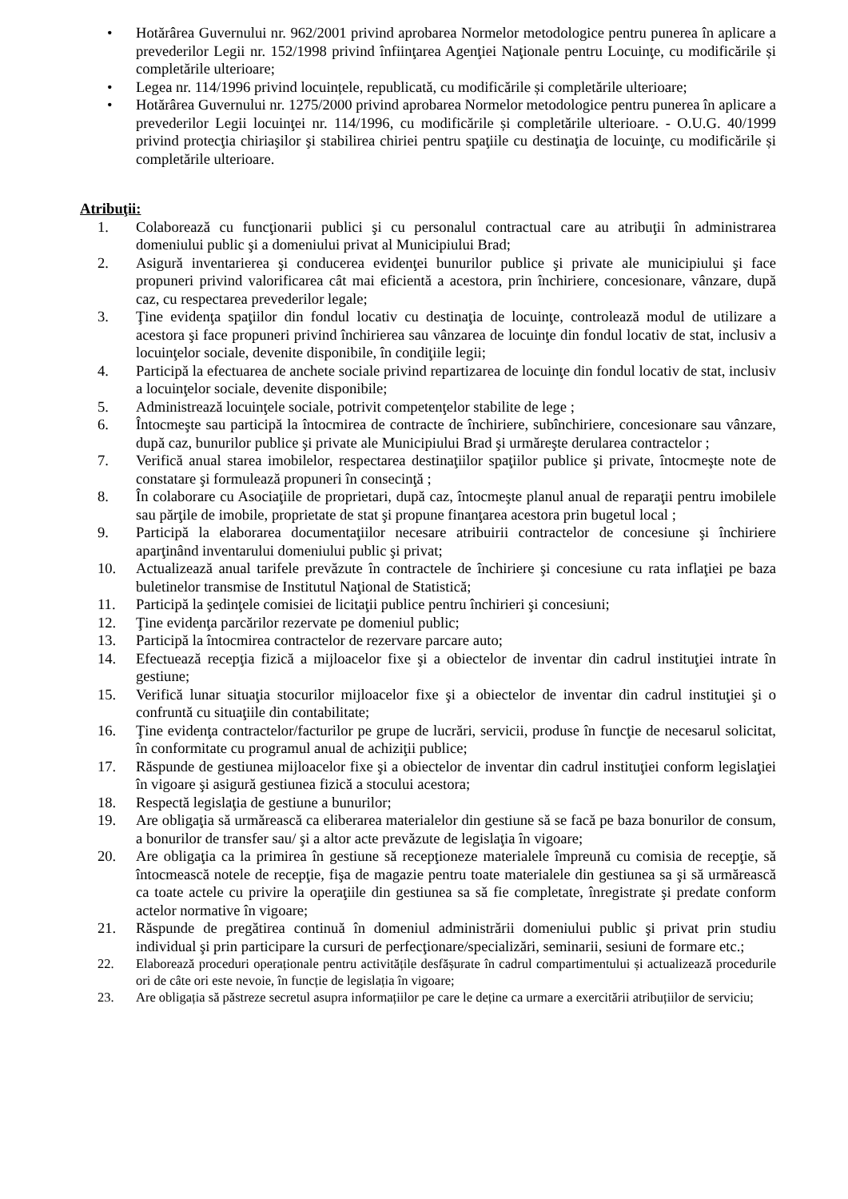• Hotărârea Guvernului nr. 962/2001 privind aprobarea Normelor metodologice pentru punerea în aplicare a prevederilor Legii nr. 152/1998 privind înfiinţarea Agenţiei Naţionale pentru Locuinţe, cu modificările și completările ulterioare;
• Legea nr. 114/1996 privind locuințele, republicată, cu modificările și completările ulterioare;
• Hotărârea Guvernului nr. 1275/2000 privind aprobarea Normelor metodologice pentru punerea în aplicare a prevederilor Legii locuinţei nr. 114/1996, cu modificările și completările ulterioare. - O.U.G. 40/1999 privind protecţia chiriaşilor şi stabilirea chiriei pentru spaţiile cu destinaţia de locuinţe, cu modificările și completările ulterioare.
Atribuţii:
1. Colaborează cu funcţionarii publici şi cu personalul contractual care au atribuţii în administrarea domeniului public şi a domeniului privat al Municipiului Brad;
2. Asigură inventarierea şi conducerea evidenţei bunurilor publice şi private ale municipiului şi face propuneri privind valorificarea cât mai eficientă a acestora, prin închiriere, concesionare, vânzare, după caz, cu respectarea prevederilor legale;
3. Ţine evidenţa spaţiilor din fondul locativ cu destinaţia de locuinţe, controlează modul de utilizare a acestora şi face propuneri privind închirierea sau vânzarea de locuinţe din fondul locativ de stat, inclusiv a locuinţelor sociale, devenite disponibile, în condiţiile legii;
4. Participă la efectuarea de anchete sociale privind repartizarea de locuinţe din fondul locativ de stat, inclusiv a locuinţelor sociale, devenite disponibile;
5. Administrează locuinţele sociale, potrivit competenţelor stabilite de lege ;
6. Întocmeşte sau participă la întocmirea de contracte de închiriere, subînchiriere, concesionare sau vânzare, după caz, bunurilor publice şi private ale Municipiului Brad şi urmăreşte derularea contractelor ;
7. Verifică anual starea imobilelor, respectarea destinaţiilor spaţiilor publice şi private, întocmeşte note de constatare şi formulează propuneri în consecinţă ;
8. În colaborare cu Asociaţiile de proprietari, după caz, întocmeşte planul anual de reparaţii pentru imobilele sau părţile de imobile, proprietate de stat şi propune finanţarea acestora prin bugetul local ;
9. Participă la elaborarea documentaţiilor necesare atribuirii contractelor de concesiune şi închiriere aparţinând inventarului domeniului public şi privat;
10. Actualizează anual tarifele prevăzute în contractele de închiriere şi concesiune cu rata inflaţiei pe baza buletinelor transmise de Institutul Naţional de Statistică;
11. Participă la şedinţele comisiei de licitaţii publice pentru închirieri şi concesiuni;
12. Ţine evidenţa parcărilor rezervate pe domeniul public;
13. Participă la întocmirea contractelor de rezervare parcare auto;
14. Efectuează recepţia fizică a mijloacelor fixe şi a obiectelor de inventar din cadrul instituţiei intrate în gestiune;
15. Verifică lunar situaţia stocurilor mijloacelor fixe şi a obiectelor de inventar din cadrul instituţiei şi o confruntă cu situaţiile din contabilitate;
16. Ţine evidenţa contractelor/facturilor pe grupe de lucrări, servicii, produse în funcţie de necesarul solicitat, în conformitate cu programul anual de achiziţii publice;
17. Răspunde de gestiunea mijloacelor fixe şi a obiectelor de inventar din cadrul instituţiei conform legislaţiei în vigoare şi asigură gestiunea fizică a stocului acestora;
18. Respectă legislaţia de gestiune a bunurilor;
19. Are obligaţia să urmărească ca eliberarea materialelor din gestiune să se facă pe baza bonurilor de consum, a bonurilor de transfer sau/ şi a altor acte prevăzute de legislaţia în vigoare;
20. Are obligaţia ca la primirea în gestiune să recepţioneze materialele împreună cu comisia de recepţie, să întocmească notele de recepţie, fişa de magazie pentru toate materialele din gestiunea sa şi să urmărească ca toate actele cu privire la operaţiile din gestiunea sa să fie completate, înregistrate şi predate conform actelor normative în vigoare;
21. Răspunde de pregătirea continuă în domeniul administrării domeniului public şi privat prin studiu individual şi prin participare la cursuri de perfecţionare/specializări, seminarii, sesiuni de formare etc.;
22. Elaborează proceduri operaționale pentru activitățile desfășurate în cadrul compartimentului și actualizează procedurile ori de câte ori este nevoie, în funcție de legislația în vigoare;
23. Are obligația să păstreze secretul asupra informațiilor pe care le deține ca urmare a exercitării atribuțiilor de serviciu;